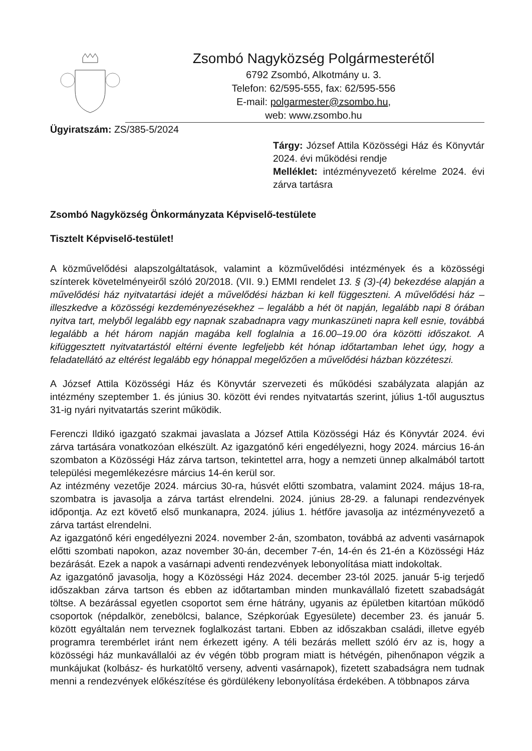Zsombó Nagyközség Polgármesterétől
6792 Zsombó, Alkotmány u. 3.
Telefon: 62/595-555, fax: 62/595-556
E-mail: polgarmester@zsombo.hu,
web: www.zsombo.hu
Ügyiratszám: ZS/385-5/2024
Tárgy: József Attila Közösségi Ház és Könyvtár 2024. évi működési rendje
Melléklet: intézményvezető kérelme 2024. évi zárva tartásra
Zsombó Nagyközség Önkormányzata Képviselő-testülete
Tisztelt Képviselő-testület!
A közművelődési alapszolgáltatások, valamint a közművelődési intézmények és a közösségi színterek követelményeiről szóló 20/2018. (VII. 9.) EMMI rendelet 13. § (3)-(4) bekezdése alapján a művelődési ház nyitvatartási idejét a művelődési házban ki kell függeszteni. A művelődési ház – illeszkedve a közösségi kezdeményezésekhez – legalább a hét öt napján, legalább napi 8 órában nyitva tart, melyből legalább egy napnak szabadnapra vagy munkaszüneti napra kell esnie, továbbá legalább a hét három napján magába kell foglalnia a 16.00–19.00 óra közötti időszakot. A kifüggesztett nyitvatartástól eltérni évente legfeljebb két hónap időtartamban lehet úgy, hogy a feladatellátó az eltérést legalább egy hónappal megelőzően a művelődési házban közzéteszi.
A József Attila Közösségi Ház és Könyvtár szervezeti és működési szabályzata alapján az intézmény szeptember 1. és június 30. között évi rendes nyitvatartás szerint, július 1-től augusztus 31-ig nyári nyitvatartás szerint működik.
Ferenczi Ildikó igazgató szakmai javaslata a József Attila Közösségi Ház és Könyvtár 2024. évi zárva tartására vonatkozóan elkészült. Az igazgatónő kéri engedélyezni, hogy 2024. március 16-án szombaton a Közösségi Ház zárva tartson, tekintettel arra, hogy a nemzeti ünnep alkalmából tartott települési megemlékezésre március 14-én kerül sor.
Az intézmény vezetője 2024. március 30-ra, húsvét előtti szombatra, valamint 2024. május 18-ra, szombatra is javasolja a zárva tartást elrendelni. 2024. június 28-29. a falunapi rendezvények időpontja. Az ezt követő első munkanapra, 2024. július 1. hétfőre javasolja az intézményvezető a zárva tartást elrendelni.
Az igazgatónő kéri engedélyezni 2024. november 2-án, szombaton, továbbá az adventi vasárnapok előtti szombati napokon, azaz november 30-án, december 7-én, 14-én és 21-én a Közösségi Ház bezárását. Ezek a napok a vasárnapi adventi rendezvények lebonyolítása miatt indokoltak.
Az igazgatónő javasolja, hogy a Közösségi Ház 2024. december 23-tól 2025. január 5-ig terjedő időszakban zárva tartson és ebben az időtartamban minden munkavállaló fizetett szabadságát töltse. A bezárással egyetlen csoportot sem érne hátrány, ugyanis az épületben kitartóan működő csoportok (népdalkör, zenebölcsi, balance, Szépkorúak Egyesülete) december 23. és január 5. között egyáltalán nem terveznek foglalkozást tartani. Ebben az időszakban családi, illetve egyéb programra terembérlet iránt nem érkezett igény. A téli bezárás mellett szóló érv az is, hogy a közösségi ház munkavállalói az év végén több program miatt is hétvégén, pihenőnapon végzik a munkájukat (kolbász- és hurkatöltő verseny, adventi vasárnapok), fizetett szabadságra nem tudnak menni a rendezvények előkészítése és gördülékeny lebonyolítása érdekében. A többnapos zárva